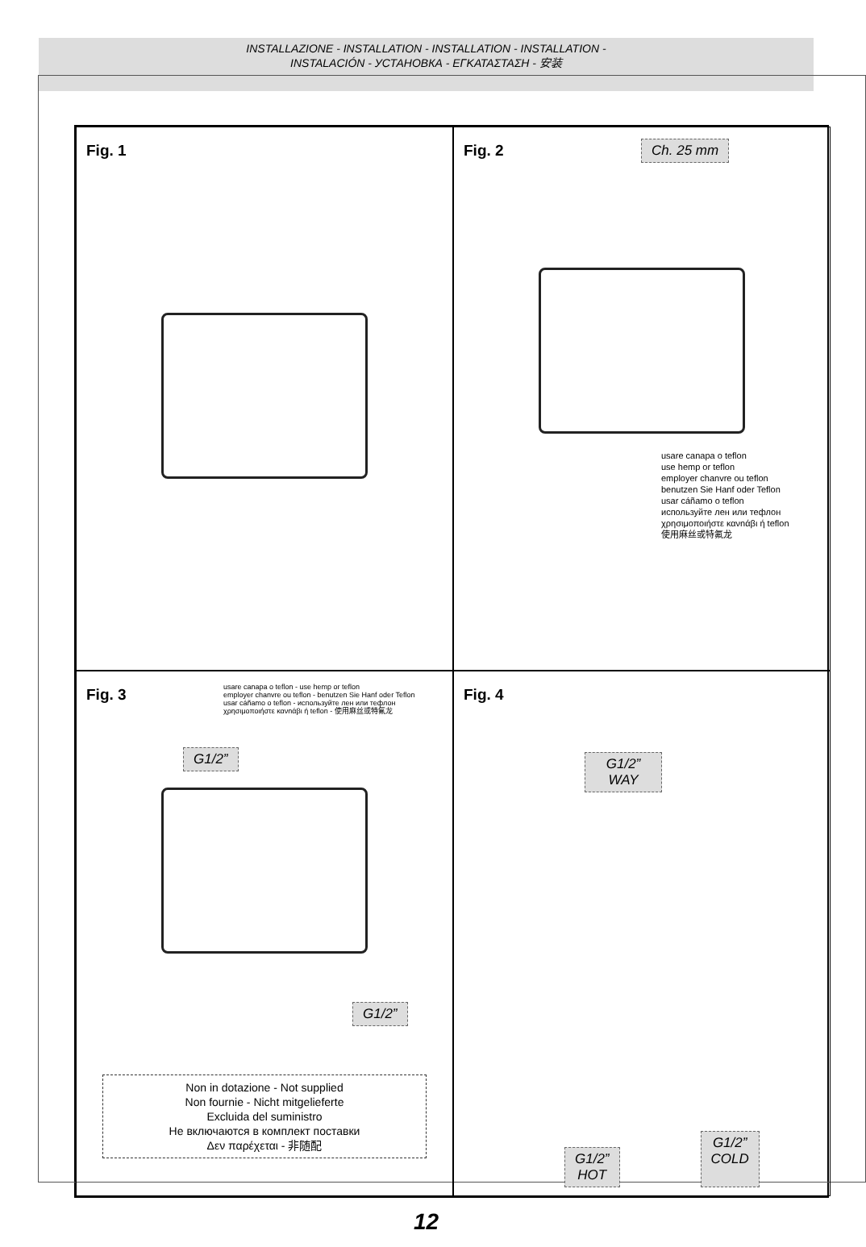INSTALLAZIONE - INSTALLATION - INSTALLATION - INSTALLATION -
INSTALACIÓN - УСТАНОВКА - ΕΓΚΑΤΑΣΤΑΣΗ - 安装
Fig. 1
Fig. 2
Ch. 25 mm
usare canapa o teflon
use hemp or teflon
employer chanvre ou teflon
benutzen Sie Hanf oder Teflon
usar cáñamo o teflon
используйте лен или тефлон
χρησιμοποιήστε κανnάβι ή teflon
使用麻丝或特氟龙
Fig. 3
usare canapa o teflon - use hemp or teflon
employer chanvre ou teflon - benutzen Sie Hanf oder Teflon
usar cáñamo o teflon - используйте лен или тефлон
χρησιμοποιήστε κανnάβι ή teflon - 使用麻丝或特氟龙
G1/2”
G1/2”
Non in dotazione - Not supplied
Non fournie - Nicht mitgelieferte
Excluida del suministro
Не включаются в комплект поставки
Δεν παρέχεται - 非随配
Fig. 4
G1/2”
WAY
G1/2”
HOT G1/2”
COLD
12